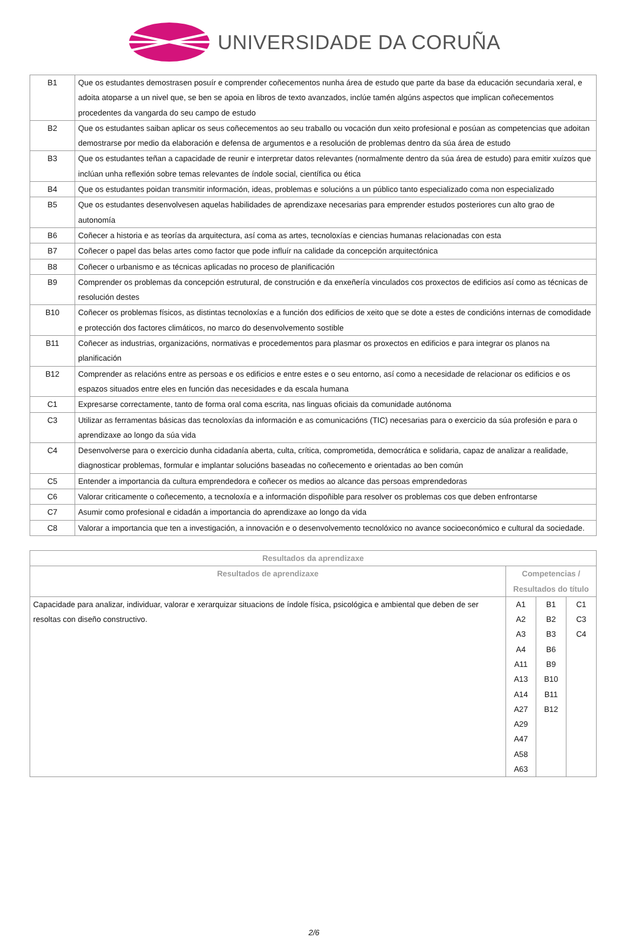UNIVERSIDADE DA CORUÑA
| B1 | Que os estudantes demostrasen posuír e comprender coñecementos nunha área de estudo que parte da base da educación secundaria xeral, e adoita atoparse a un nivel que, se ben se apoia en libros de texto avanzados, inclúe tamén algúns aspectos que implican coñecementos procedentes da vangarda do seu campo de estudo |
| B2 | Que os estudantes saiban aplicar os seus coñecementos ao seu traballo ou vocación dun xeito profesional e posúan as competencias que adoitan demostrarse por medio da elaboración e defensa de argumentos e a resolución de problemas dentro da súa área de estudo |
| B3 | Que os estudantes teñan a capacidade de reunir e interpretar datos relevantes (normalmente dentro da súa área de estudo) para emitir xuízos que inclúan unha reflexión sobre temas relevantes de índole social, científica ou ética |
| B4 | Que os estudantes poidan transmitir información, ideas, problemas e solucións a un público tanto especializado coma non especializado |
| B5 | Que os estudantes desenvolvesen aquelas habilidades de aprendizaxe necesarias para emprender estudos posteriores cun alto grao de autonomía |
| B6 | Coñecer a historia e as teorías da arquitectura, así coma as artes, tecnoloxías e ciencias humanas relacionadas con esta |
| B7 | Coñecer o papel das belas artes como factor que pode influír na calidade da concepción arquitectónica |
| B8 | Coñecer o urbanismo e as técnicas aplicadas no proceso de planificación |
| B9 | Comprender os problemas da concepción estrutural, de construción e da enxeñería vinculados cos proxectos de edificios así como as técnicas de resolución destes |
| B10 | Coñecer os problemas físicos, as distintas tecnoloxías e a función dos edificios de xeito que se dote a estes de condicións internas de comodidade e protección dos factores climáticos, no marco do desenvolvemento sostible |
| B11 | Coñecer as industrias, organizacións, normativas e procedementos para plasmar os proxectos en edificios e para integrar os planos na planificación |
| B12 | Comprender as relacións entre as persoas e os edificios e entre estes e o seu entorno, así como a necesidade de relacionar os edificios e os espazos situados entre eles en función das necesidades e da escala humana |
| C1 | Expresarse correctamente, tanto de forma oral coma escrita, nas linguas oficiais da comunidade autónoma |
| C3 | Utilizar as ferramentas básicas das tecnoloxías da información e as comunicacións (TIC) necesarias para o exercicio da súa profesión e para o aprendizaxe ao longo da súa vida |
| C4 | Desenvolverse para o exercicio dunha cidadanía aberta, culta, crítica, comprometida, democrática e solidaria, capaz de analizar a realidade, diagnosticar problemas, formular e implantar solucións baseadas no coñecemento e orientadas ao ben común |
| C5 | Entender a importancia da cultura emprendedora e coñecer os medios ao alcance das persoas emprendedoras |
| C6 | Valorar criticamente o coñecemento, a tecnoloxía e a información dispoñible para resolver os problemas cos que deben enfrontarse |
| C7 | Asumir como profesional e cidadán a importancia do aprendizaxe ao longo da vida |
| C8 | Valorar a importancia que ten a investigación, a innovación e o desenvolvemento tecnolóxico no avance socioeconómico e cultural da sociedade. |
| Resultados da aprendizaxe | | | |
| --- | --- | --- | --- |
| Resultados de aprendizaxe | Competencias / Resultados do título | | |
| Capacidade para analizar, individuar, valorar e xerarquizar situacions de índole física, psicológica e ambiental que deben de ser resoltas con diseño constructivo. | A1 A2 A3 A4 A11 A13 A14 A27 A29 A47 A58 A63 | B1 B2 B3 B6 B9 B10 B11 B12 | C1 C3 C4 |
2/6